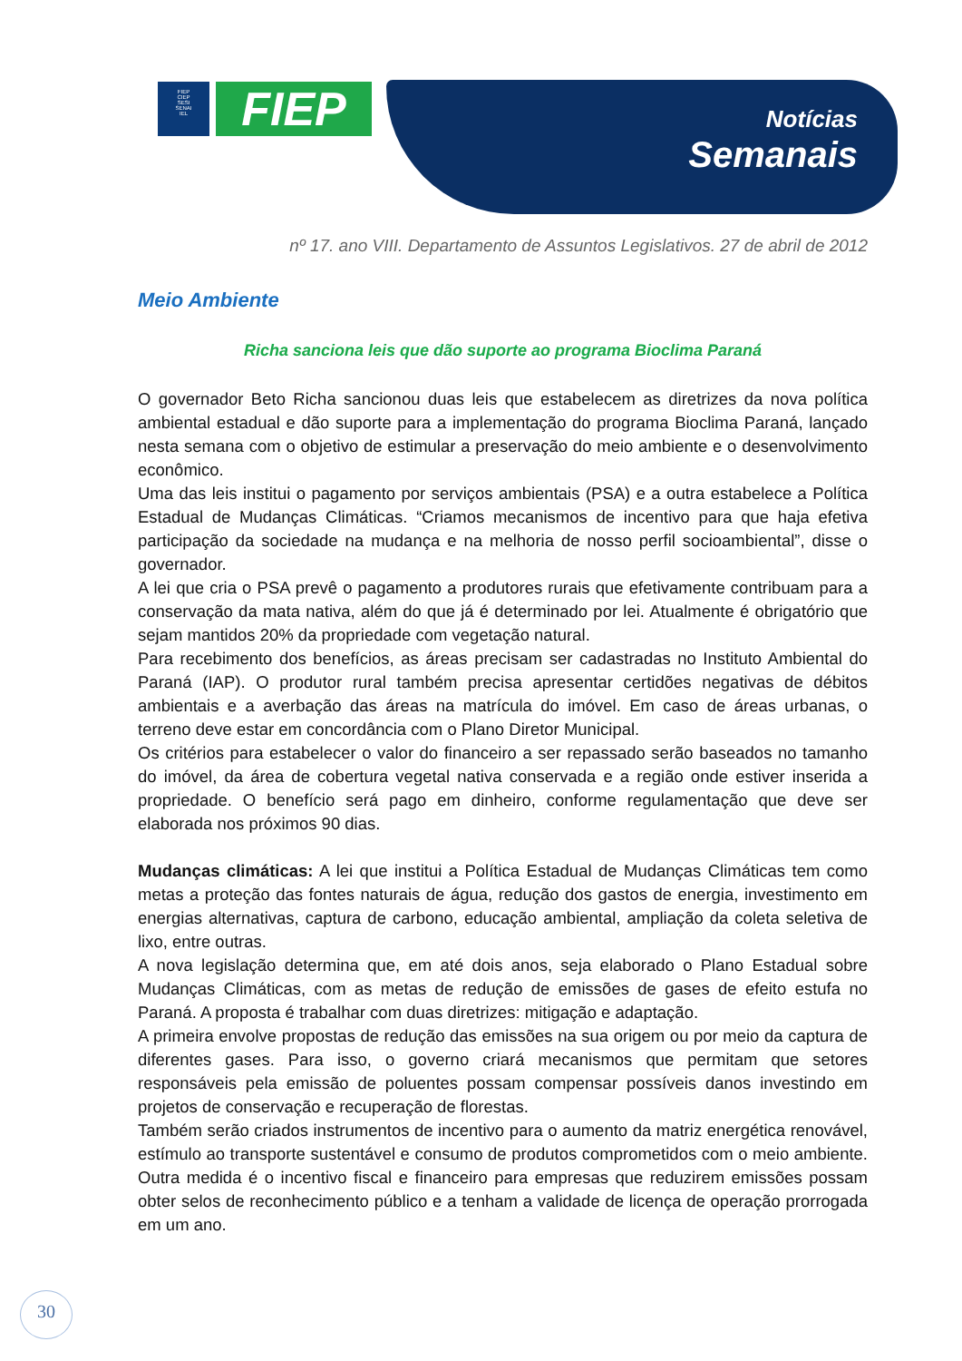FIEP
CIEP
SESI
SENAI
IEL
FIEP
Notícias
Semanais
nº 17. ano VIII. Departamento de Assuntos Legislativos. 27 de abril de 2012
Meio Ambiente
Richa sanciona leis que dão suporte ao programa Bioclima Paraná
O governador Beto Richa sancionou duas leis que estabelecem as diretrizes da nova política ambiental estadual e dão suporte para a implementação do programa Bioclima Paraná, lançado nesta semana com o objetivo de estimular a preservação do meio ambiente e o desenvolvimento econômico.
Uma das leis institui o pagamento por serviços ambientais (PSA) e a outra estabelece a Política Estadual de Mudanças Climáticas. “Criamos mecanismos de incentivo para que haja efetiva participação da sociedade na mudança e na melhoria de nosso perfil socioambiental”, disse o governador.
A lei que cria o PSA prevê o pagamento a produtores rurais que efetivamente contribuam para a conservação da mata nativa, além do que já é determinado por lei. Atualmente é obrigatório que sejam mantidos 20% da propriedade com vegetação natural.
Para recebimento dos benefícios, as áreas precisam ser cadastradas no Instituto Ambiental do Paraná (IAP). O produtor rural também precisa apresentar certidões negativas de débitos ambientais e a averbação das áreas na matrícula do imóvel. Em caso de áreas urbanas, o terreno deve estar em concordância com o Plano Diretor Municipal.
Os critérios para estabelecer o valor do financeiro a ser repassado serão baseados no tamanho do imóvel, da área de cobertura vegetal nativa conservada e a região onde estiver inserida a propriedade. O benefício será pago em dinheiro, conforme regulamentação que deve ser elaborada nos próximos 90 dias.
Mudanças climáticas: A lei que institui a Política Estadual de Mudanças Climáticas tem como metas a proteção das fontes naturais de água, redução dos gastos de energia, investimento em energias alternativas, captura de carbono, educação ambiental, ampliação da coleta seletiva de lixo, entre outras.
A nova legislação determina que, em até dois anos, seja elaborado o Plano Estadual sobre Mudanças Climáticas, com as metas de redução de emissões de gases de efeito estufa no Paraná. A proposta é trabalhar com duas diretrizes: mitigação e adaptação.
A primeira envolve propostas de redução das emissões na sua origem ou por meio da captura de diferentes gases. Para isso, o governo criará mecanismos que permitam que setores responsáveis pela emissão de poluentes possam compensar possíveis danos investindo em projetos de conservação e recuperação de florestas.
Também serão criados instrumentos de incentivo para o aumento da matriz energética renovável, estímulo ao transporte sustentável e consumo de produtos comprometidos com o meio ambiente. Outra medida é o incentivo fiscal e financeiro para empresas que reduzirem emissões possam obter selos de reconhecimento público e a tenham a validade de licença de operação prorrogada em um ano.
30